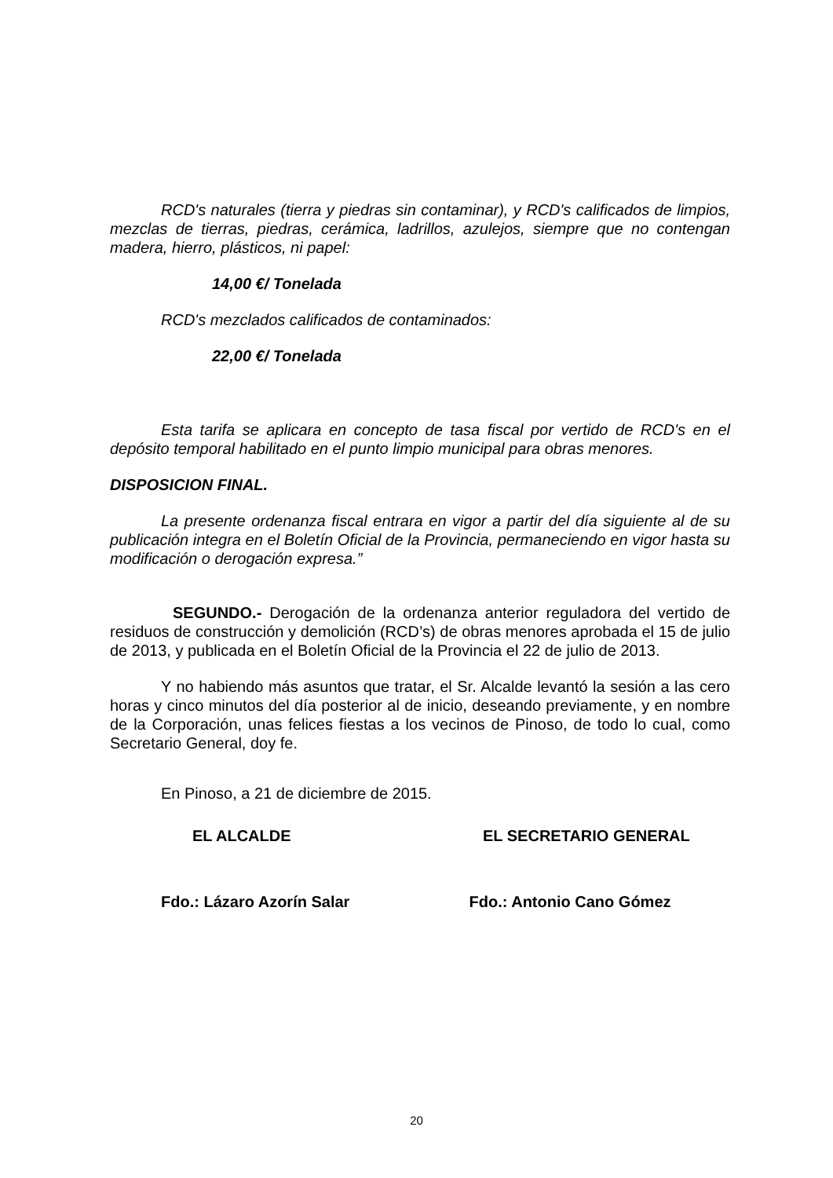RCD's naturales (tierra y piedras sin contaminar), y RCD's calificados de limpios, mezclas de tierras, piedras, cerámica, ladrillos, azulejos, siempre que no contengan madera, hierro, plásticos, ni papel:
14,00 €/ Tonelada
RCD's mezclados calificados de contaminados:
22,00 €/ Tonelada
Esta tarifa se aplicara en concepto de tasa fiscal por vertido de RCD's en el depósito temporal habilitado en el punto limpio municipal para obras menores.
DISPOSICION FINAL.
La presente ordenanza fiscal entrara en vigor a partir del día siguiente al de su publicación integra en el Boletín Oficial de la Provincia, permaneciendo en vigor hasta su modificación o derogación expresa.”
SEGUNDO.- Derogación de la ordenanza anterior reguladora del vertido de residuos de construcción y demolición (RCD’s) de obras menores aprobada el 15 de julio de 2013, y publicada en el Boletín Oficial de la Provincia el 22 de julio de 2013.
Y no habiendo más asuntos que tratar, el Sr. Alcalde levantó la sesión a las cero horas y cinco minutos del día posterior al de inicio, deseando previamente, y en nombre de la Corporación, unas felices fiestas a los vecinos de Pinoso, de todo lo cual, como Secretario General, doy fe.
En Pinoso, a 21 de diciembre de 2015.
EL ALCALDE EL SECRETARIO GENERAL
Fdo.: Lázaro Azorín Salar Fdo.: Antonio Cano Gómez
20